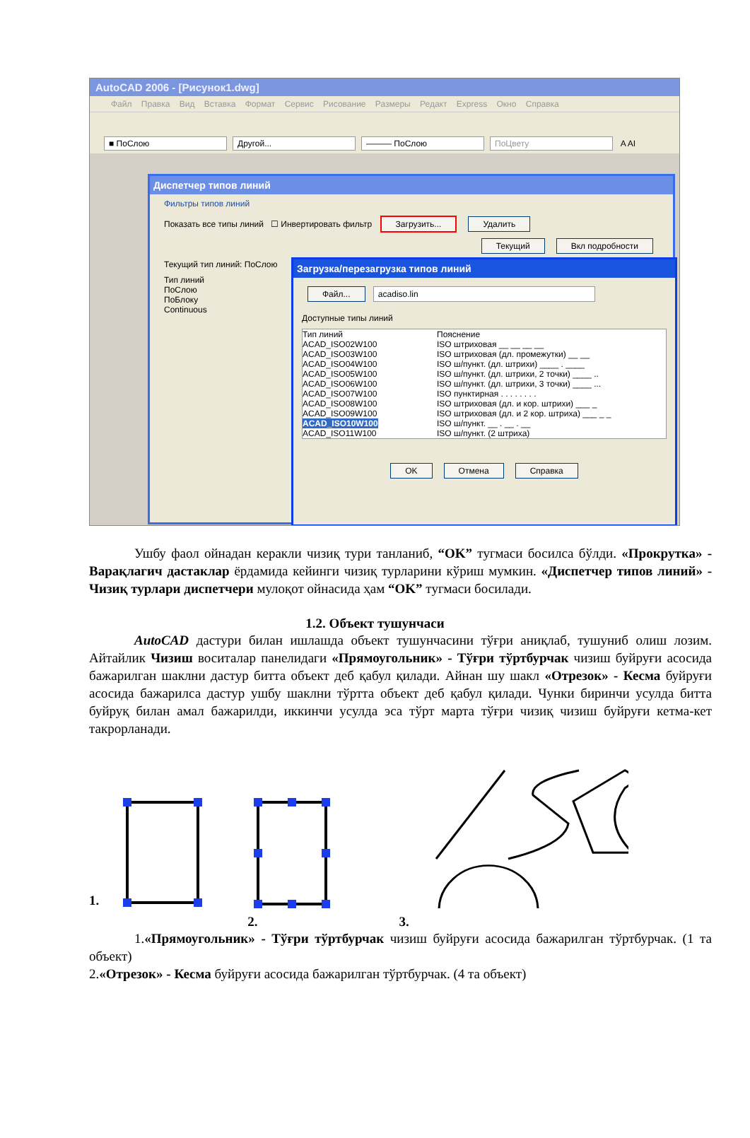AutoCAD 2006 - [Рисунок1.dwg]
Файл Правка Вид Вставка Формат Сервис Рисование Размеры Редакт Express Окно Справка
■ ПоСлою Другой... ——— ПоСлою ПоЦвету A AI
Диспетчер типов линий
Фильтры типов линий
Показать все типы линий ☐ Инвертировать фильтр Загрузить... Удалить
Текущий Вкл подробности
Текущий тип линий: ПоСлою
Тип линий
ПоСлою
ПоБлоку
Continuous
Загрузка/перезагрузка типов линий
Файл... acadiso.lin
Доступные типы линий
Тип линий Пояснение
ACAD_ISO02W100 ISO штриховая __ __ __ __
ACAD_ISO03W100 ISO штриховая (дл. промежутки) __ __
ACAD_ISO04W100 ISO ш/пункт. (дл. штрихи) ____ . ____
ACAD_ISO05W100 ISO ш/пункт. (дл. штрихи, 2 точки) ____ ..
ACAD_ISO06W100 ISO ш/пункт. (дл. штрихи, 3 точки) ____ ...
ACAD_ISO07W100 ISO пунктирная . . . . . . . .
ACAD_ISO08W100 ISO штриховая (дл. и кор. штрихи) ___ _
ACAD_ISO09W100 ISO штриховая (дл. и 2 кор. штриха) ___ _ _
ACAD_ISO10W100 ISO ш/пункт. __ . __ . __
ACAD_ISO11W100 ISO ш/пункт. (2 штриха)
OK Отмена Справка
Ушбу фаол ойнадан керакли чизиқ тури танланиб, “OK” тугмаси босилса бўлди. «Прокрутка» - Варақлагич дастаклар ёрдамида кейинги чизиқ турларини кўриш мумкин. «Диспетчер типов линий» - Чизиқ турлари диспетчери мулоқот ойнасида ҳам “OK” тугмаси босилади.
1.2. Объект тушунчаси
AutoCAD дастури билан ишлашда объект тушунчасини тўғри аниқлаб, тушуниб олиш лозим. Айтайлик Чизиш воситалар панелидаги «Прямоугольник» - Тўғри тўртбурчак чизиш буйруғи асосида бажарилган шаклни дастур битта объект деб қабул қилади. Айнан шу шакл «Отрезок» - Кесма буйруғи асосида бажарилса дастур ушбу шаклни тўртта объект деб қабул қилади. Чунки биринчи усулда битта буйруқ билан амал бажарилди, иккинчи усулда эса тўрт марта тўғри чизиқ чизиш буйруғи кетма-кет такрорланади.
1. 2. 3.
1.«Прямоугольник» - Тўғри тўртбурчак чизиш буйруғи асосида бажарилган тўртбурчак. (1 та объект)
2.«Отрезок» - Кесма буйруғи асосида бажарилган тўртбурчак. (4 та объект)